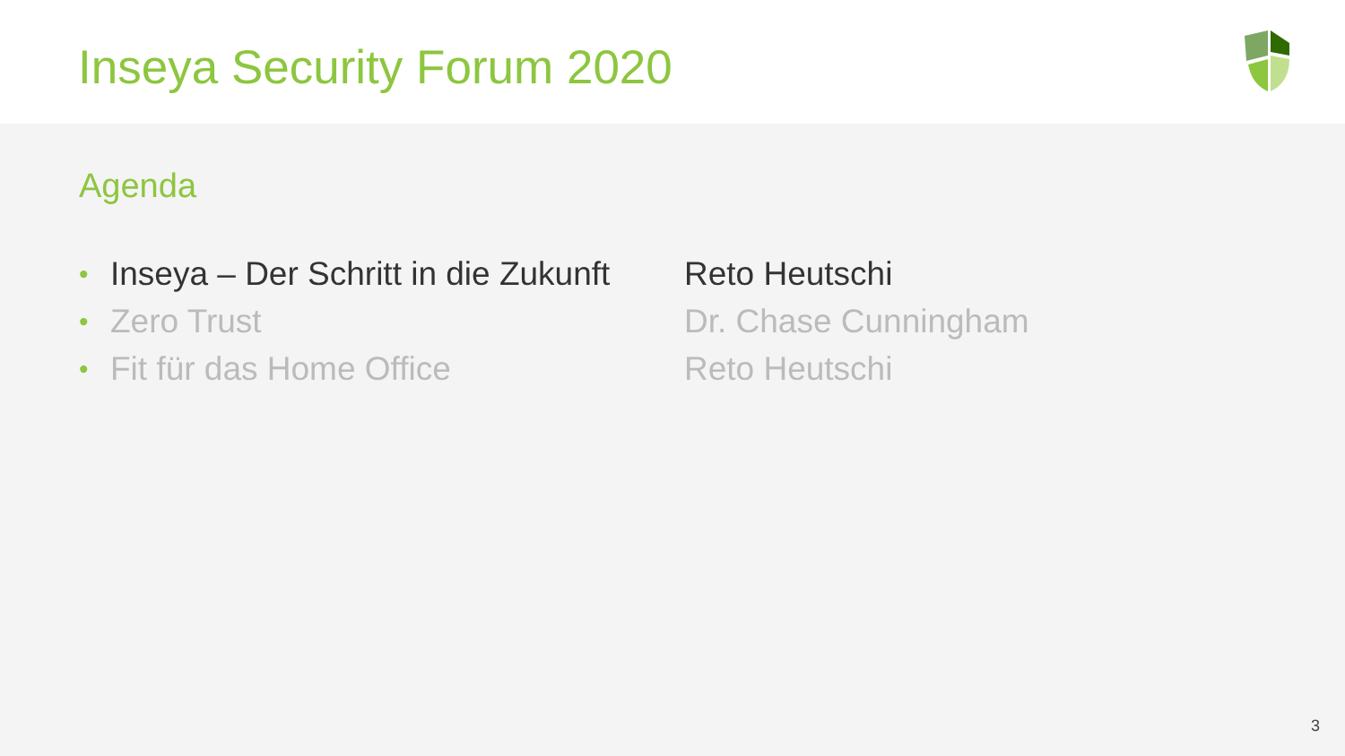Inseya Security Forum 2020
Agenda
• Inseya – Der Schritt in die Zukunft Reto Heutschi
• Zero Trust Dr. Chase Cunningham
• Fit für das Home Office Reto Heutschi
3